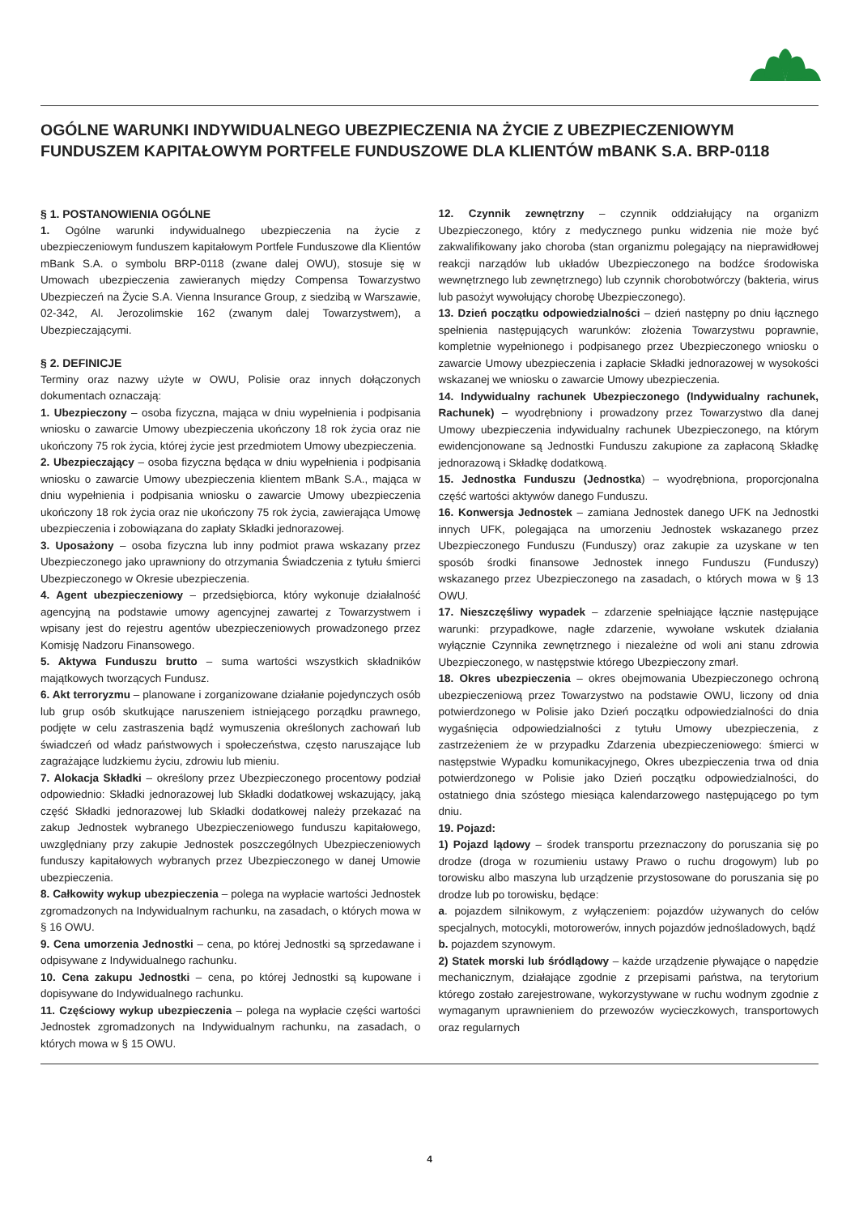OGÓLNE WARUNKI INDYWIDUALNEGO UBEZPIECZENIA NA ŻYCIE Z UBEZPIECZENIOWYM FUNDUSZEM KAPITAŁOWYM PORTFELE FUNDUSZOWE DLA KLIENTÓW mBANK S.A. BRP-0118
§ 1. POSTANOWIENIA OGÓLNE
1. Ogólne warunki indywidualnego ubezpieczenia na życie z ubezpieczeniowym funduszem kapitałowym Portfele Funduszowe dla Klientów mBank S.A. o symbolu BRP-0118 (zwane dalej OWU), stosuje się w Umowach ubezpieczenia zawieranych między Compensa Towarzystwo Ubezpieczeń na Życie S.A. Vienna Insurance Group, z siedzibą w Warszawie, 02-342, Al. Jerozolimskie 162 (zwanym dalej Towarzystwem), a Ubezpieczającymi.
§ 2. DEFINICJE
Terminy oraz nazwy użyte w OWU, Polisie oraz innych dołączonych dokumentach oznaczają:
1. Ubezpieczony – osoba fizyczna, mająca w dniu wypełnienia i podpisania wniosku o zawarcie Umowy ubezpieczenia ukończony 18 rok życia oraz nie ukończony 75 rok życia, której życie jest przedmiotem Umowy ubezpieczenia.
2. Ubezpieczający – osoba fizyczna będąca w dniu wypełnienia i podpisania wniosku o zawarcie Umowy ubezpieczenia klientem mBank S.A., mająca w dniu wypełnienia i podpisania wniosku o zawarcie Umowy ubezpieczenia ukończony 18 rok życia oraz nie ukończony 75 rok życia, zawierająca Umowę ubezpieczenia i zobowiązana do zapłaty Składki jednorazowej.
3. Uposażony – osoba fizyczna lub inny podmiot prawa wskazany przez Ubezpieczonego jako uprawniony do otrzymania Świadczenia z tytułu śmierci Ubezpieczonego w Okresie ubezpieczenia.
4. Agent ubezpieczeniowy – przedsiębiorca, który wykonuje działalność agencyjną na podstawie umowy agencyjnej zawartej z Towarzystwem i wpisany jest do rejestru agentów ubezpieczeniowych prowadzonego przez Komisję Nadzoru Finansowego.
5. Aktywa Funduszu brutto – suma wartości wszystkich składników majątkowych tworzących Fundusz.
6. Akt terroryzmu – planowane i zorganizowane działanie pojedynczych osób lub grup osób skutkujące naruszeniem istniejącego porządku prawnego, podjęte w celu zastraszenia bądź wymuszenia określonych zachowań lub świadczeń od władz państwowych i społeczeństwa, często naruszające lub zagrażające ludzkiemu życiu, zdrowiu lub mieniu.
7. Alokacja Składki – określony przez Ubezpieczonego procentowy podział odpowiednio: Składki jednorazowej lub Składki dodatkowej wskazujący, jaką część Składki jednorazowej lub Składki dodatkowej należy przekazać na zakup Jednostek wybranego Ubezpieczeniowego funduszu kapitałowego, uwzględniany przy zakupie Jednostek poszczególnych Ubezpieczeniowych funduszy kapitałowych wybranych przez Ubezpieczonego w danej Umowie ubezpieczenia.
8. Całkowity wykup ubezpieczenia – polega na wypłacie wartości Jednostek zgromadzonych na Indywidualnym rachunku, na zasadach, o których mowa w § 16 OWU.
9. Cena umorzenia Jednostki – cena, po której Jednostki są sprzedawane i odpisywane z Indywidualnego rachunku.
10. Cena zakupu Jednostki – cena, po której Jednostki są kupowane i dopisywane do Indywidualnego rachunku.
11. Częściowy wykup ubezpieczenia – polega na wypłacie części wartości Jednostek zgromadzonych na Indywidualnym rachunku, na zasadach, o których mowa w § 15 OWU.
12. Czynnik zewnętrzny – czynnik oddziałujący na organizm Ubezpieczonego, który z medycznego punku widzenia nie może być zakwalifikowany jako choroba (stan organizmu polegający na nieprawidłowej reakcji narządów lub układów Ubezpieczonego na bodźce środowiska wewnętrznego lub zewnętrznego) lub czynnik chorobotwórczy (bakteria, wirus lub pasożyt wywołujący chorobę Ubezpieczonego).
13. Dzień początku odpowiedzialności – dzień następny po dniu łącznego spełnienia następujących warunków: złożenia Towarzystwu poprawnie, kompletnie wypełnionego i podpisanego przez Ubezpieczonego wniosku o zawarcie Umowy ubezpieczenia i zapłacie Składki jednorazowej w wysokości wskazanej we wniosku o zawarcie Umowy ubezpieczenia.
14. Indywidualny rachunek Ubezpieczonego (Indywidualny rachunek, Rachunek) – wyodrębniony i prowadzony przez Towarzystwo dla danej Umowy ubezpieczenia indywidualny rachunek Ubezpieczonego, na którym ewidencjonowane są Jednostki Funduszu zakupione za zapłaconą Składkę jednorazową i Składkę dodatkową.
15. Jednostka Funduszu (Jednostka) – wyodrębniona, proporcjonalna część wartości aktywów danego Funduszu.
16. Konwersja Jednostek – zamiana Jednostek danego UFK na Jednostki innych UFK, polegająca na umorzeniu Jednostek wskazanego przez Ubezpieczonego Funduszu (Funduszy) oraz zakupie za uzyskane w ten sposób środki finansowe Jednostek innego Funduszu (Funduszy) wskazanego przez Ubezpieczonego na zasadach, o których mowa w § 13 OWU.
17. Nieszczęśliwy wypadek – zdarzenie spełniające łącznie następujące warunki: przypadkowe, nagłe zdarzenie, wywołane wskutek działania wyłącznie Czynnika zewnętrznego i niezależne od woli ani stanu zdrowia Ubezpieczonego, w następstwie którego Ubezpieczony zmarł.
18. Okres ubezpieczenia – okres obejmowania Ubezpieczonego ochroną ubezpieczeniową przez Towarzystwo na podstawie OWU, liczony od dnia potwierdzonego w Polisie jako Dzień początku odpowiedzialności do dnia wygaśnięcia odpowiedzialności z tytułu Umowy ubezpieczenia, z zastrzeżeniem że w przypadku Zdarzenia ubezpieczeniowego: śmierci w następstwie Wypadku komunikacyjnego, Okres ubezpieczenia trwa od dnia potwierdzonego w Polisie jako Dzień początku odpowiedzialności, do ostatniego dnia szóstego miesiąca kalendarzowego następującego po tym dniu.
19. Pojazd:
1) Pojazd lądowy – środek transportu przeznaczony do poruszania się po drodze (droga w rozumieniu ustawy Prawo o ruchu drogowym) lub po torowisku albo maszyna lub urządzenie przystosowane do poruszania się po drodze lub po torowisku, będące:
a. pojazdem silnikowym, z wyłączeniem: pojazdów używanych do celów specjalnych, motocykli, motorowerów, innych pojazdów jednośladowych, bądź
b. pojazdem szynowym.
2) Statek morski lub śródlądowy – każde urządzenie pływające o napędzie mechanicznym, działające zgodnie z przepisami państwa, na terytorium którego zostało zarejestrowane, wykorzystywane w ruchu wodnym zgodnie z wymaganym uprawnieniem do przewozów wycieczkowych, transportowych oraz regularnych
4